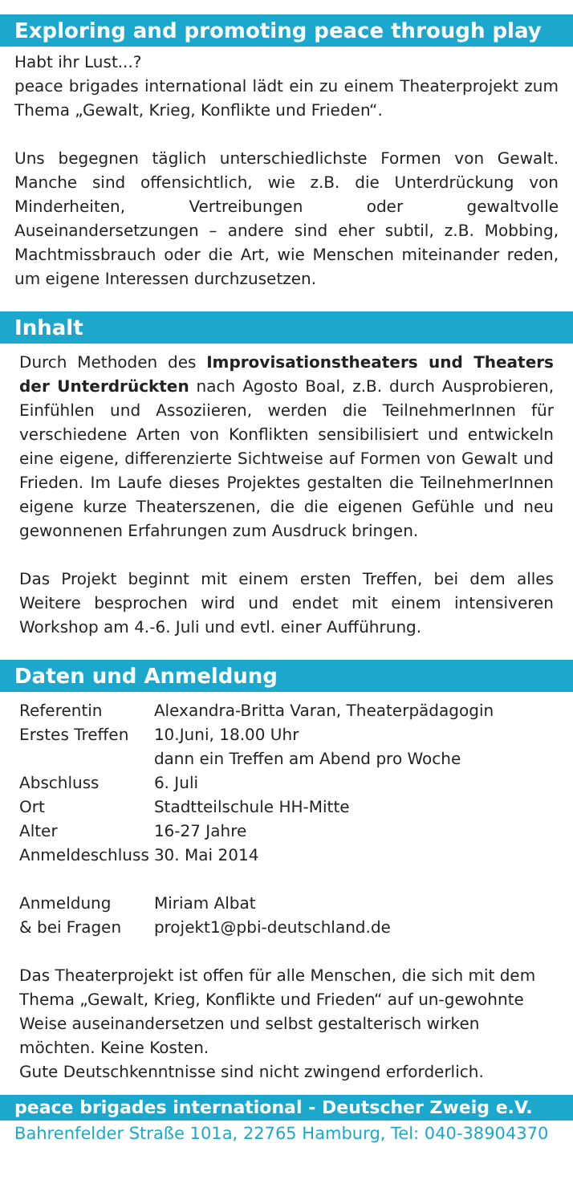Exploring and promoting peace through play
Habt ihr Lust...?
peace brigades international lädt ein zu einem Theaterprojekt zum Thema „Gewalt, Krieg, Konflikte und Frieden“.
Uns begegnen täglich unterschiedlichste Formen von Gewalt. Manche sind offensichtlich, wie z.B. die Unterdrückung von Minderheiten, Vertreibungen oder gewaltvolle Auseinandersetzungen – andere sind eher subtil, z.B. Mobbing, Machtmissbrauch oder die Art, wie Menschen miteinander reden, um eigene Interessen durchzusetzen.
Inhalt
Durch Methoden des Improvisationstheaters und Theaters der Unterdrückten nach Agosto Boal, z.B. durch Ausprobieren, Einfühlen und Assoziieren, werden die TeilnehmerInnen für verschiedene Arten von Konflikten sensibilisiert und entwickeln eine eigene, differenzierte Sichtweise auf Formen von Gewalt und Frieden. Im Laufe dieses Projektes gestalten die TeilnehmerInnen eigene kurze Theaterszenen, die die eigenen Gefühle und neu gewonnenen Erfahrungen zum Ausdruck bringen.
Das Projekt beginnt mit einem ersten Treffen, bei dem alles Weitere besprochen wird und endet mit einem intensiveren Workshop am 4.-6. Juli und evtl. einer Aufführung.
Daten und Anmeldung
| Referentin | Alexandra-Britta Varan, Theaterpädagogin |
| Erstes Treffen | 10.Juni, 18.00 Uhr dann ein Treffen am Abend pro Woche |
| Abschluss | 6. Juli |
| Ort | Stadtteilschule HH-Mitte |
| Alter | 16-27 Jahre |
| Anmeldeschluss | 30. Mai 2014 |
| Anmeldung & bei Fragen | Miriam Albat projekt1@pbi-deutschland.de |
Das Theaterprojekt ist offen für alle Menschen, die sich mit dem Thema „Gewalt, Krieg, Konflikte und Frieden“ auf un-gewohnte Weise auseinandersetzen und selbst gestalterisch wirken möchten. Keine Kosten.
Gute Deutschkenntnisse sind nicht zwingend erforderlich.
peace brigades international - Deutscher Zweig e.V.
Bahrenfelder Straße 101a, 22765 Hamburg, Tel: 040-38904370